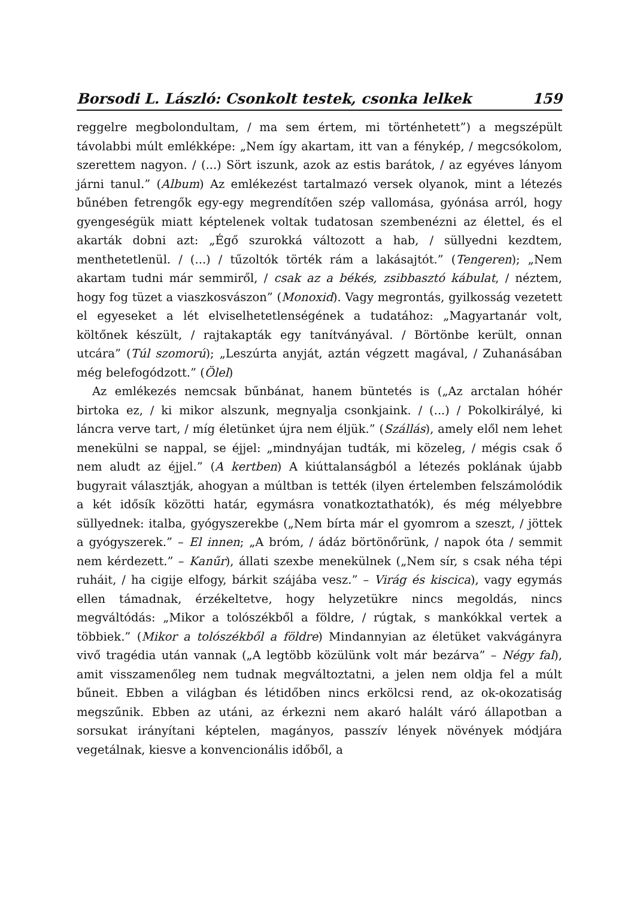Borsodi L. László: Csonkolt testek, csonka lelkek 159
reggelre megbolondultam, / ma sem értem, mi történhetett”) a megszépült távolabbi múlt emlékképe: „Nem így akartam, itt van a fénykép, / megcsókolom, szerettem nagyon. / (...) Sört iszunk, azok az estis barátok, / az egyéves lányom járni tanul.” (Album) Az emlékezést tartalmazó versek olyanok, mint a létezés bűnében fetrengők egy-egy megrendítően szép vallomása, gyónása arról, hogy gyengeségük miatt képtelenek voltak tudatosan szembenézni az élettel, és el akarták dobni azt: „Égő szurokká változott a hab, / süllyedni kezdtem, menthetetlenül. / (...) / tűzoltók törték rám a lakásajtót.” (Tengeren); „Nem akartam tudni már semmiről, / csak az a békés, zsibbasztó kábulat, / néztem, hogy fog tüzet a viaszkosvászon” (Monoxid). Vagy megrontás, gyilkosság vezetett el egyeseket a lét elviselhetetlenségének a tudatához: „Magyartanár volt, költőnek készült, / rajtakapták egy tanítványával. / Börtönbe került, onnan utcára” (Túl szomorú); „Leszúrta anyját, aztán végzett magával, / Zuhanásában még belefogódzott.” (Ölel)
Az emlékezés nemcsak bűnbánat, hanem büntetés is („Az arctalan hóhér birtoka ez, / ki mikor alszunk, megnyalja csonkjaink. / (...) / Pokolkirályé, ki láncra verve tart, / míg életünket újra nem éljük.” (Szállás), amely elől nem lehet menekülni se nappal, se éjjel: „mindnyájan tudták, mi közeleg, / mégis csak ő nem aludt az éjjel.” (A kertben) A kiúttalanságból a létezés poklának újabb bugyrait választják, ahogyan a múltban is tették (ilyen értelemben felszámolódik a két idősík közötti határ, egymásra vonatkoztathatók), és még mélyebbre süllyednek: italba, gyógyszerekbe („Nem bírta már el gyomrom a szeszt, / jöttek a gyógyszerek.” – El innen; „A bróm, / ádáz börtönőrünk, / napok óta / semmit nem kérdezett.” – Kanűr), állati szexbe menekülnek („Nem sír, s csak néha tépi ruháit, / ha cigije elfogy, bárkit szájába vesz.” – Virág és kiscica), vagy egymás ellen támadnak, érzékeltetve, hogy helyzetükre nincs megoldás, nincs megváltódás: „Mikor a tolószékből a földre, / rúgtak, s mankókkal vertek a többiek.” (Mikor a tolószékből a földre) Mindannyian az életüket vakvágányra vivő tragédia után vannak („A legtöbb közülünk volt már bezárva” – Négy fal), amit visszamenőleg nem tudnak megváltoztatni, a jelen nem oldja fel a múlt bűneit. Ebben a világban és létidőben nincs erkölcsi rend, az ok-okozatiság megszűnik. Ebben az utáni, az érkezni nem akaró halált váró állapotban a sorsukat irányítani képtelen, magányos, passzív lények növények módjára vegetálnak, kiesve a konvencionális időből, a